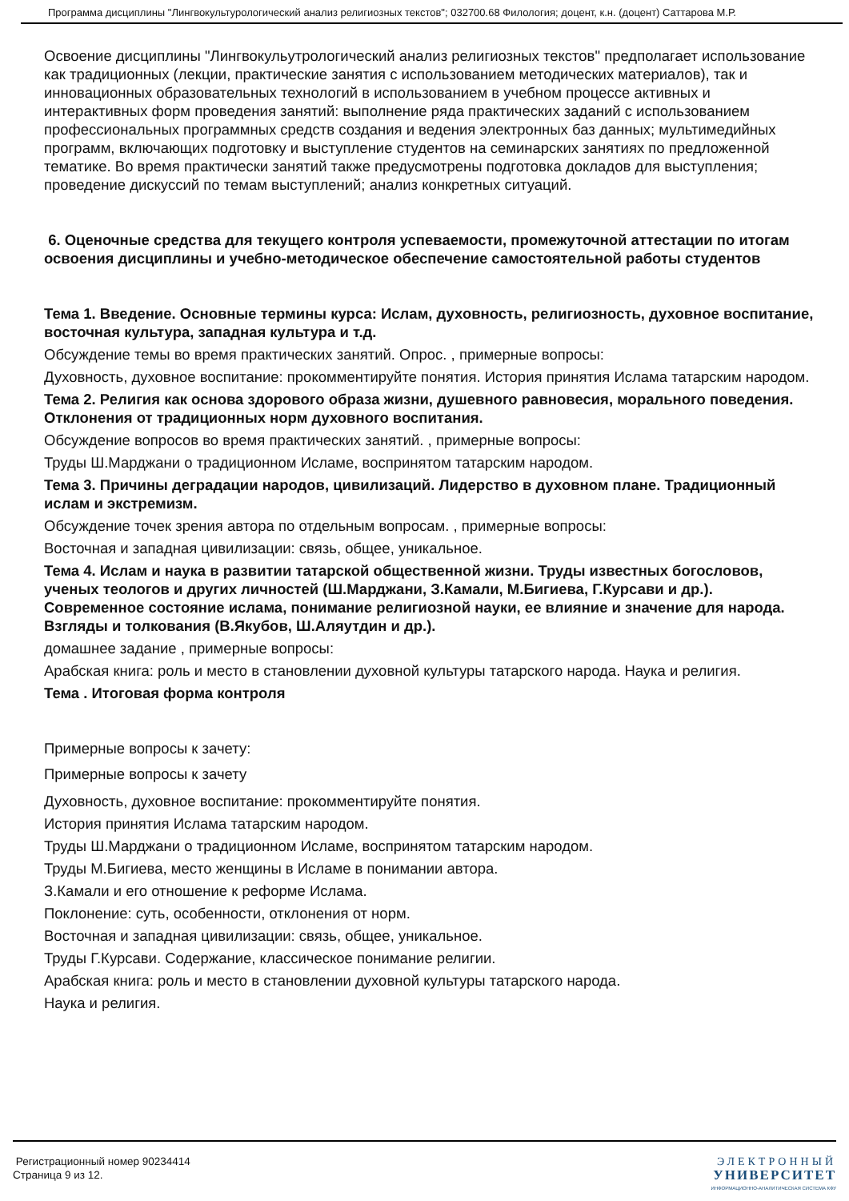Программа дисциплины "Лингвокультурологический анализ религиозных текстов"; 032700.68 Филология; доцент, к.н. (доцент) Саттарова М.Р.
Освоение дисциплины "Лингвокульутрологический анализ религиозных текстов" предполагает использование как традиционных (лекции, практические занятия с использованием методических материалов), так и инновационных образовательных технологий в использованием в учебном процессе активных и интерактивных форм проведения занятий: выполнение ряда практических заданий с использованием профессиональных программных средств создания и ведения электронных баз данных; мультимедийных программ, включающих подготовку и выступление студентов на семинарских занятиях по предложенной тематике. Во время практически занятий также предусмотрены подготовка докладов для выступления; проведение дискуссий по темам выступлений; анализ конкретных ситуаций.
6. Оценочные средства для текущего контроля успеваемости, промежуточной аттестации по итогам освоения дисциплины и учебно-методическое обеспечение самостоятельной работы студентов
Тема 1. Введение. Основные термины курса: Ислам, духовность, религиозность, духовное воспитание, восточная культура, западная культура и т.д.
Обсуждение темы во время практических занятий. Опрос. , примерные вопросы:
Духовность, духовное воспитание: прокомментируйте понятия. История принятия Ислама татарским народом.
Тема 2. Религия как основа здорового образа жизни, душевного равновесия, морального поведения. Отклонения от традиционных норм духовного воспитания.
Обсуждение вопросов во время практических занятий. , примерные вопросы:
Труды Ш.Марджани о традиционном Исламе, воспринятом татарским народом.
Тема 3. Причины деградации народов, цивилизаций. Лидерство в духовном плане. Традиционный ислам и экстремизм.
Обсуждение точек зрения автора по отдельным вопросам. , примерные вопросы:
Восточная и западная цивилизации: связь, общее, уникальное.
Тема 4. Ислам и наука в развитии татарской общественной жизни. Труды известных богословов, ученых теологов и других личностей (Ш.Марджани, З.Камали, М.Бигиева, Г.Курсави и др.). Современное состояние ислама, понимание религиозной науки, ее влияние и значение для народа. Взгляды и толкования (В.Якубов, Ш.Аляутдин и др.).
домашнее задание , примерные вопросы:
Арабская книга: роль и место в становлении духовной культуры татарского народа. Наука и религия.
Тема . Итоговая форма контроля
Примерные вопросы к зачету:
Примерные вопросы к зачету
Духовность, духовное воспитание: прокомментируйте понятия.
История принятия Ислама татарским народом.
Труды Ш.Марджани о традиционном Исламе, воспринятом татарским народом.
Труды М.Бигиева, место женщины в Исламе в понимании автора.
З.Камали и его отношение к реформе Ислама.
Поклонение: суть, особенности, отклонения от норм.
Восточная и западная цивилизации: связь, общее, уникальное.
Труды Г.Курсави. Содержание, классическое понимание религии.
Арабская книга: роль и место в становлении духовной культуры татарского народа.
Наука и религия.
Регистрационный номер 90234414
Страница 9 из 12.
ЭЛЕКТРОННЫЙ
УНИВЕРСИТЕТ
ИНФОРМАЦИОННО-АНАЛИТИЧЕСКАЯ СИСТЕМА КФУ